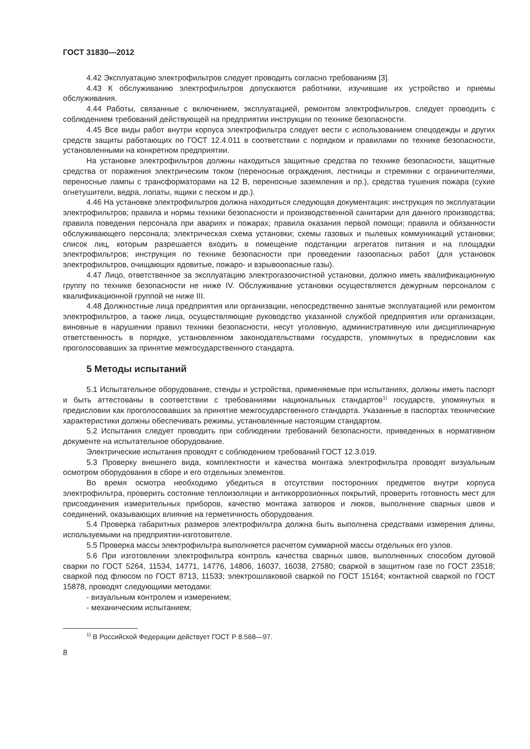ГОСТ 31830—2012
4.42 Эксплуатацию электрофильтров следует проводить согласно требованиям [3].
4.43 К обслуживанию электрофильтров допускаются работники, изучившие их устройство и приемы обслуживания.
4.44 Работы, связанные с включением, эксплуатацией, ремонтом электрофильтров, следует проводить с соблюдением требований действующей на предприятии инструкции по технике безопасности.
4.45 Все виды работ внутри корпуса электрофильтра следует вести с использованием спецодежды и других средств защиты работающих по ГОСТ 12.4.011 в соответствии с порядком и правилами по технике безопасности, установленными на конкретном предприятии.
На установке электрофильтров должны находиться защитные средства по технике безопасности, защитные средства от поражения электрическим током (переносные ограждения, лестницы и стремянки с ограничителями, переносные лампы с трансформаторами на 12 В, переносные заземления и пр.), средства тушения пожара (сухие огнетушители, ведра, лопаты, ящики с песком и др.).
4.46 На установке электрофильтров должна находиться следующая документация: инструкция по эксплуатации электрофильтров; правила и нормы техники безопасности и производственной санитарии для данного производства; правила поведения персонала при авариях и пожарах; правила оказания первой помощи; правила и обязанности обслуживающего персонала; электрическая схема установки; схемы газовых и пылевых коммуникаций установки; список лиц, которым разрешается входить в помещение подстанции агрегатов питания и на площадки электрофильтров; инструкция по технике безопасности при проведении газоопасных работ (для установок электрофильтров, очищающих ядовитые, пожаро- и взрывоопасные газы).
4.47 Лицо, ответственное за эксплуатацию электрогазоочистной установки, должно иметь квалификационную группу по технике безопасности не ниже IV. Обслуживание установки осуществляется дежурным персоналом с квалификационной группой не ниже III.
4.48 Должностные лица предприятия или организации, непосредственно занятые эксплуатацией или ремонтом электрофильтров, а также лица, осуществляющие руководство указанной службой предприятия или организации, виновные в нарушении правил техники безопасности, несут уголовную, административную или дисциплинарную ответственность в порядке, установленном законодательствами государств, упомянутых в предисловии как проголосовавших за принятие межгосударственного стандарта.
5 Методы испытаний
5.1 Испытательное оборудование, стенды и устройства, применяемые при испытаниях, должны иметь паспорт и быть аттестованы в соответствии с требованиями национальных стандартов<sup>1)</sup> государств, упомянутых в предисловии как проголосовавших за принятие межгосударственного стандарта. Указанные в паспортах технические характеристики должны обеспечивать режимы, установленные настоящим стандартом.
5.2 Испытания следует проводить при соблюдении требований безопасности, приведенных в нормативном документе на испытательное оборудование.
Электрические испытания проводят с соблюдением требований ГОСТ 12.3.019.
5.3 Проверку внешнего вида, комплектности и качества монтажа электрофильтра проводят визуальным осмотром оборудования в сборе и его отдельных элементов.
Во время осмотра необходимо убедиться в отсутствии посторонних предметов внутри корпуса электрофильтра, проверить состояние теплоизоляции и антикоррозионных покрытий, проверить готовность мест для присоединения измерительных приборов, качество монтажа затворов и люков, выполнение сварных швов и соединений, оказывающих влияние на герметичность оборудования.
5.4 Проверка габаритных размеров электрофильтра должна быть выполнена средствами измерения длины, используемыми на предприятии-изготовителе.
5.5 Проверка массы электрофильтра выполняется расчетом суммарной массы отдельных его узлов.
5.6 При изготовлении электрофильтра контроль качества сварных швов, выполненных способом дуговой сварки по ГОСТ 5264, 11534, 14771, 14776, 14806, 16037, 16038, 27580; сваркой в защитном газе по ГОСТ 23518; сваркой под флюсом по ГОСТ 8713, 11533; электрошлаковой сваркой по ГОСТ 15164; контактной сваркой по ГОСТ 15878, проводят следующими методами:
- визуальным контролем и измерением;
- механическим испытанием;
<sup>1)</sup> В Российской Федерации действует ГОСТ Р 8.568—97.
8